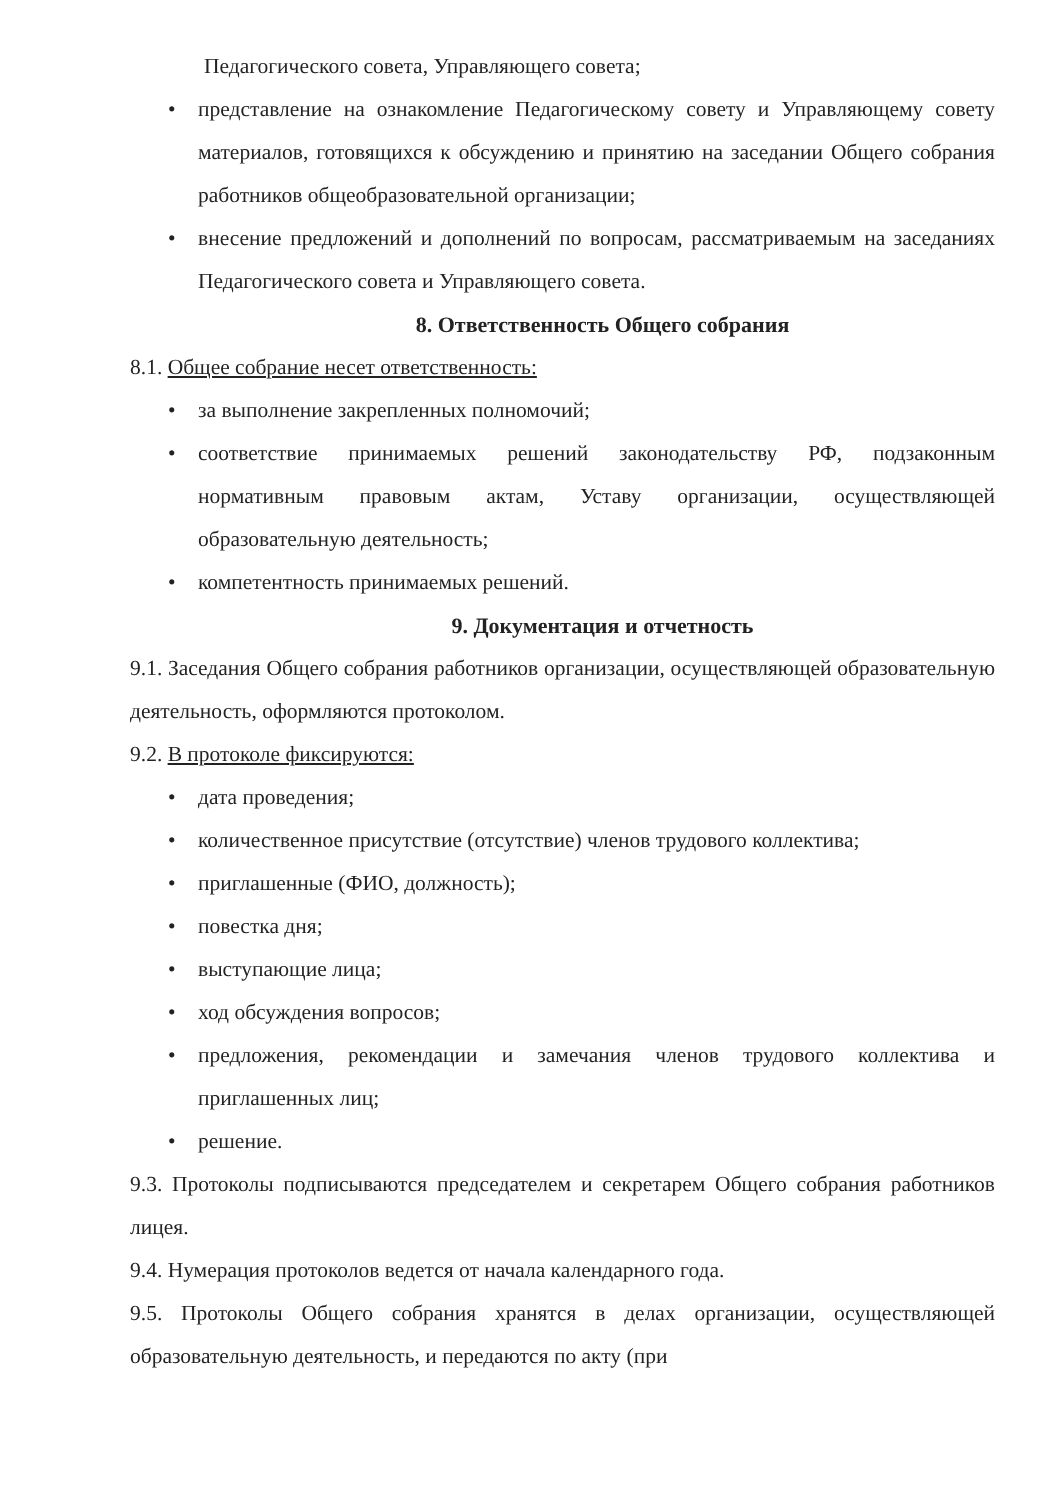Педагогического совета, Управляющего совета;
• представление на ознакомление Педагогическому совету и Управляющему совету материалов, готовящихся к обсуждению и принятию на заседании Общего собрания работников общеобразовательной организации;
• внесение предложений и дополнений по вопросам, рассматриваемым на заседаниях Педагогического совета и Управляющего совета.
8. Ответственность Общего собрания
8.1. Общее собрание несет ответственность:
• за выполнение закрепленных полномочий;
• соответствие принимаемых решений законодательству РФ, подзаконным нормативным правовым актам, Уставу организации, осуществляющей образовательную деятельность;
• компетентность принимаемых решений.
9. Документация и отчетность
9.1. Заседания Общего собрания работников организации, осуществляющей образовательную деятельность, оформляются протоколом.
9.2. В протоколе фиксируются:
• дата проведения;
• количественное присутствие (отсутствие) членов трудового коллектива;
• приглашенные (ФИО, должность);
• повестка дня;
• выступающие лица;
• ход обсуждения вопросов;
• предложения, рекомендации и замечания членов трудового коллектива и приглашенных лиц;
• решение.
9.3. Протоколы подписываются председателем и секретарем Общего собрания работников лицея.
9.4. Нумерация протоколов ведется от начала календарного года.
9.5. Протоколы Общего собрания хранятся в делах организации, осуществляющей образовательную деятельность, и передаются по акту (при